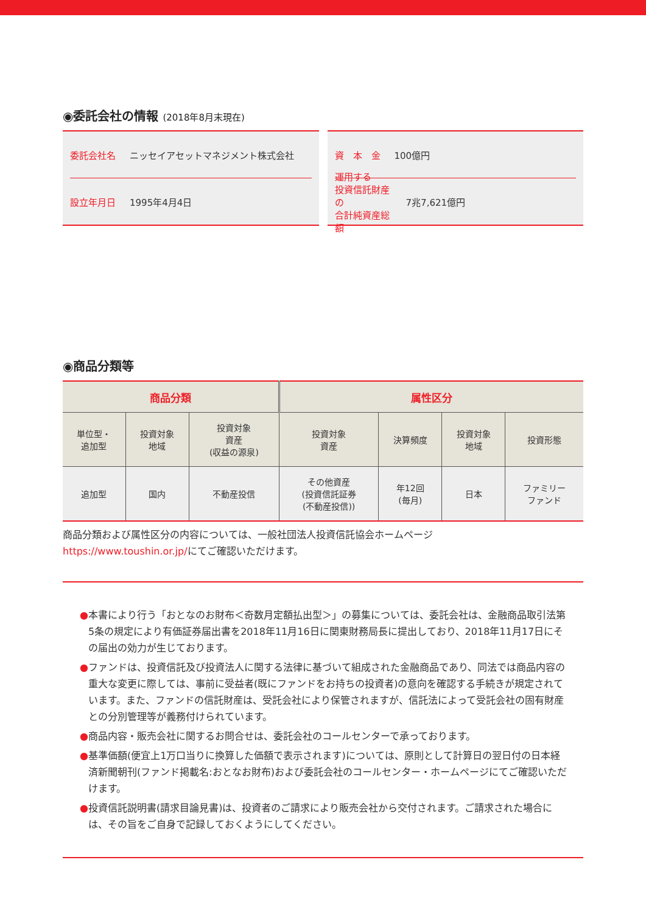◉委託会社の情報 (2018年8月末現在)
委託会社名 ニッセイアセットマネジメント株式会社
設立年月日 1995年4月4日
資　本　金 100億円
運用する
投資信託財産の
合計純資産総額 7兆7,621億円
◉商品分類等
| 商品分類 | | | 属性区分 | | | |
| --- | --- | --- | --- | --- | --- | --- |
| 単位型・ 追加型 | 投資対象 地域 | 投資対象 資産 (収益の源泉) | 投資対象 資産 | 決算頻度 | 投資対象 地域 | 投資形態 |
| 追加型 | 国内 | 不動産投信 | その他資産 (投資信託証券 (不動産投信)) | 年12回 (毎月) | 日本 | ファミリー ファンド |
商品分類および属性区分の内容については、一般社団法人投資信託協会ホームページ
https://www.toushin.or.jp/にてご確認いただけます。
●本書により行う「おとなのお財布＜奇数月定額払出型＞」の募集については、委託会社は、金融商品取引法第5条の規定により有価証券届出書を2018年11月16日に関東財務局長に提出しており、2018年11月17日にその届出の効力が生じております。
●ファンドは、投資信託及び投資法人に関する法律に基づいて組成された金融商品であり、同法では商品内容の重大な変更に際しては、事前に受益者(既にファンドをお持ちの投資者)の意向を確認する手続きが規定されています。また、ファンドの信託財産は、受託会社により保管されますが、信託法によって受託会社の固有財産との分別管理等が義務付けられています。
●商品内容・販売会社に関するお問合せは、委託会社のコールセンターで承っております。
●基準価額(便宜上1万口当りに換算した価額で表示されます)については、原則として計算日の翌日付の日本経済新聞朝刊(ファンド掲載名:おとなお財布)および委託会社のコールセンター・ホームページにてご確認いただけます。
●投資信託説明書(請求目論見書)は、投資者のご請求により販売会社から交付されます。ご請求された場合には、その旨をご自身で記録しておくようにしてください。